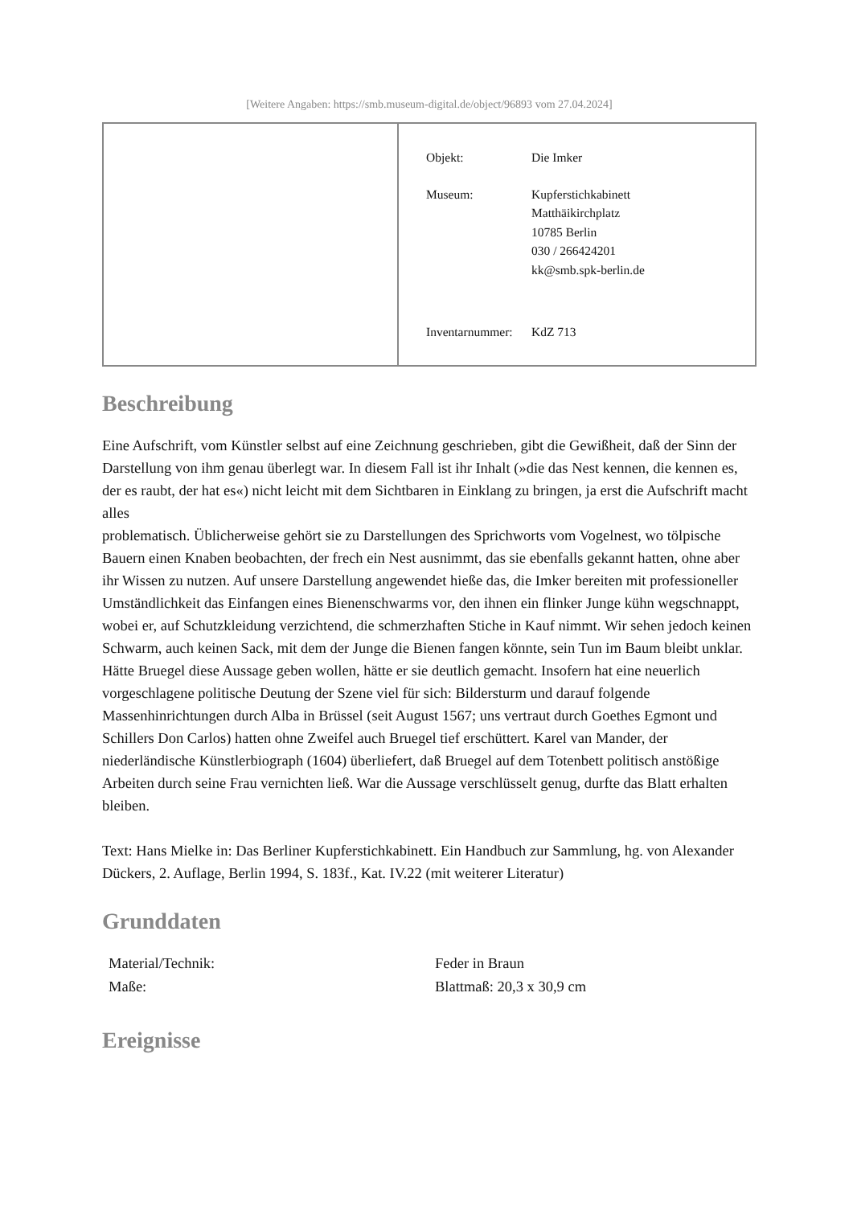[Weitere Angaben: https://smb.museum-digital.de/object/96893 vom 27.04.2024]
Objekt: Die Imker
Museum: Kupferstichkabinett
Matthäikirchplatz
10785 Berlin
030 / 266424201
kk@smb.spk-berlin.de
Inventarnummer:
KdZ 713
Beschreibung
Eine Aufschrift, vom Künstler selbst auf eine Zeichnung geschrieben, gibt die Gewißheit, daß der Sinn der Darstellung von ihm genau überlegt war. In diesem Fall ist ihr Inhalt (»die das Nest kennen, die kennen es, der es raubt, der hat es«) nicht leicht mit dem Sichtbaren in Einklang zu bringen, ja erst die Aufschrift macht alles
problematisch. Üblicherweise gehört sie zu Darstellungen des Sprichworts vom Vogelnest, wo tölpische Bauern einen Knaben beobachten, der frech ein Nest ausnimmt, das sie ebenfalls gekannt hatten, ohne aber ihr Wissen zu nutzen. Auf unsere Darstellung angewendet hieße das, die Imker bereiten mit professioneller Umständlichkeit das Einfangen eines Bienenschwarms vor, den ihnen ein flinker Junge kühn wegschnappt, wobei er, auf Schutzkleidung verzichtend, die schmerzhaften Stiche in Kauf nimmt. Wir sehen jedoch keinen Schwarm, auch keinen Sack, mit dem der Junge die Bienen fangen könnte, sein Tun im Baum bleibt unklar. Hätte Bruegel diese Aussage geben wollen, hätte er sie deutlich gemacht. Insofern hat eine neuerlich vorgeschlagene politische Deutung der Szene viel für sich: Bildersturm und darauf folgende Massenhinrichtungen durch Alba in Brüssel (seit August 1567; uns vertraut durch Goethes Egmont und Schillers Don Carlos) hatten ohne Zweifel auch Bruegel tief erschüttert. Karel van Mander, der niederländische Künstlerbiograph (1604) überliefert, daß Bruegel auf dem Totenbett politisch anstößige Arbeiten durch seine Frau vernichten ließ. War die Aussage verschlüsselt genug, durfte das Blatt erhalten bleiben.
Text: Hans Mielke in: Das Berliner Kupferstichkabinett. Ein Handbuch zur Sammlung, hg. von Alexander Dückers, 2. Auflage, Berlin 1994, S. 183f., Kat. IV.22 (mit weiterer Literatur)
Grunddaten
| Material/Technik: | Feder in Braun |
| Maße: | Blattmaß: 20,3 x 30,9 cm |
Ereignisse